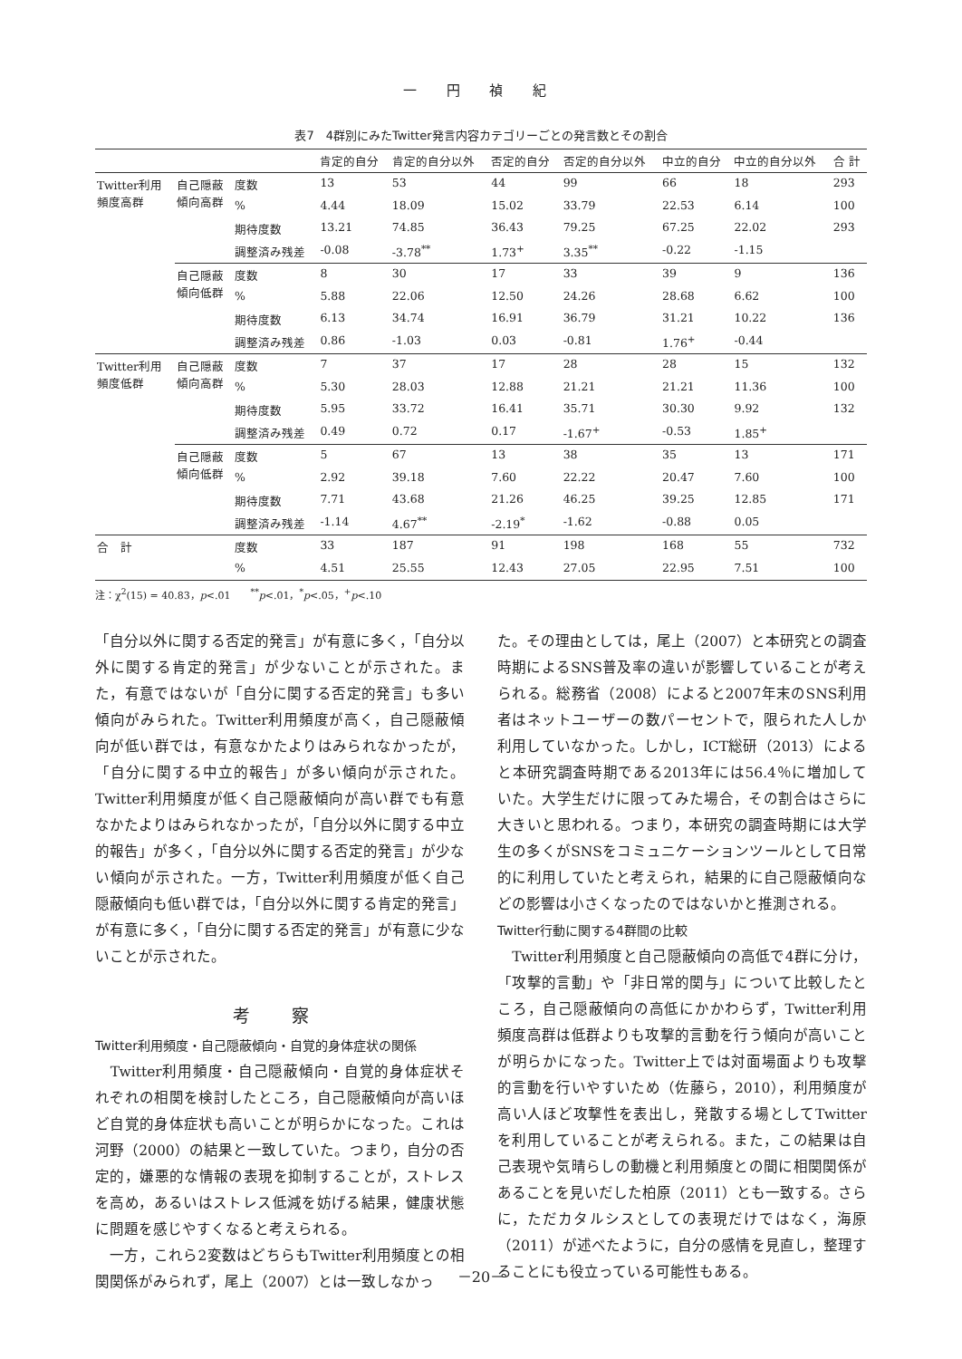一 円 禎 紀
表7　4群別にみたTwitter発言内容カテゴリーごとの発言数とその割合
| | | | 肯定的自分 | 肯定的自分以外 | 否定的自分 | 否定的自分以外 | 中立的自分 | 中立的自分以外 | 合 計 |
| --- | --- | --- | --- | --- | --- | --- | --- | --- | --- |
| Twitter利用 頻度高群 | 自己隠蔽 傾向高群 | 度数 | 13 | 53 | 44 | 99 | 66 | 18 | 293 |
| | | % | 4.44 | 18.09 | 15.02 | 33.79 | 22.53 | 6.14 | 100 |
| | | 期待度数 | 13.21 | 74.85 | 36.43 | 79.25 | 67.25 | 22.02 | 293 |
| | | 調整済み残差 | -0.08 | -3.78<sup>**</sup> | 1.73<sup>+</sup> | 3.35<sup>**</sup> | -0.22 | -1.15 | |
| | 自己隠蔽 傾向低群 | 度数 | 8 | 30 | 17 | 33 | 39 | 9 | 136 |
| | | % | 5.88 | 22.06 | 12.50 | 24.26 | 28.68 | 6.62 | 100 |
| | | 期待度数 | 6.13 | 34.74 | 16.91 | 36.79 | 31.21 | 10.22 | 136 |
| | | 調整済み残差 | 0.86 | -1.03 | 0.03 | -0.81 | 1.76<sup>+</sup> | -0.44 | |
| Twitter利用 頻度低群 | 自己隠蔽 傾向高群 | 度数 | 7 | 37 | 17 | 28 | 28 | 15 | 132 |
| | | % | 5.30 | 28.03 | 12.88 | 21.21 | 21.21 | 11.36 | 100 |
| | | 期待度数 | 5.95 | 33.72 | 16.41 | 35.71 | 30.30 | 9.92 | 132 |
| | | 調整済み残差 | 0.49 | 0.72 | 0.17 | -1.67<sup>+</sup> | -0.53 | 1.85<sup>+</sup> | |
| | 自己隠蔽 傾向低群 | 度数 | 5 | 67 | 13 | 38 | 35 | 13 | 171 |
| | | % | 2.92 | 39.18 | 7.60 | 22.22 | 20.47 | 7.60 | 100 |
| | | 期待度数 | 7.71 | 43.68 | 21.26 | 46.25 | 39.25 | 12.85 | 171 |
| | | 調整済み残差 | -1.14 | 4.67<sup>**</sup> | -2.19<sup>*</sup> | -1.62 | -0.88 | 0.05 | |
| 合 計 | | 度数 | 33 | 187 | 91 | 198 | 168 | 55 | 732 |
| | | % | 4.51 | 25.55 | 12.43 | 27.05 | 22.95 | 7.51 | 100 |
注：χ<sup>2</sup>(15) = 40.83，p<.01　　<sup>**</sup>p<.01，<sup>*</sup>p<.05，<sup>+</sup>p<.10
「自分以外に関する否定的発言」が有意に多く，「自分以外に関する肯定的発言」が少ないことが示された。また，有意ではないが「自分に関する否定的発言」も多い傾向がみられた。Twitter利用頻度が高く，自己隠蔽傾向が低い群では，有意なかたよりはみられなかったが，「自分に関する中立的報告」が多い傾向が示された。Twitter利用頻度が低く自己隠蔽傾向が高い群でも有意なかたよりはみられなかったが，「自分以外に関する中立的報告」が多く，「自分以外に関する否定的発言」が少ない傾向が示された。一方，Twitter利用頻度が低く自己隠蔽傾向も低い群では，「自分以外に関する肯定的発言」が有意に多く，「自分に関する否定的発言」が有意に少ないことが示された。
考 察
Twitter利用頻度・自己隠蔽傾向・自覚的身体症状の関係
　Twitter利用頻度・自己隠蔽傾向・自覚的身体症状それぞれの相関を検討したところ，自己隠蔽傾向が高いほど自覚的身体症状も高いことが明らかになった。これは河野（2000）の結果と一致していた。つまり，自分の否定的，嫌悪的な情報の表現を抑制することが，ストレスを高め，あるいはストレス低減を妨げる結果，健康状態に問題を感じやすくなると考えられる。
　一方，これら2変数はどちらもTwitter利用頻度との相関関係がみられず，尾上（2007）とは一致しなかっ
た。その理由としては，尾上（2007）と本研究との調査時期によるSNS普及率の違いが影響していることが考えられる。総務省（2008）によると2007年末のSNS利用者はネットユーザーの数パーセントで，限られた人しか利用していなかった。しかし，ICT総研（2013）によると本研究調査時期である2013年には56.4％に増加していた。大学生だけに限ってみた場合，その割合はさらに大きいと思われる。つまり，本研究の調査時期には大学生の多くがSNSをコミュニケーションツールとして日常的に利用していたと考えられ，結果的に自己隠蔽傾向などの影響は小さくなったのではないかと推測される。
Twitter行動に関する4群間の比較
　Twitter利用頻度と自己隠蔽傾向の高低で4群に分け，「攻撃的言動」や「非日常的関与」について比較したところ，自己隠蔽傾向の高低にかかわらず，Twitter利用頻度高群は低群よりも攻撃的言動を行う傾向が高いことが明らかになった。Twitter上では対面場面よりも攻撃的言動を行いやすいため（佐藤ら，2010），利用頻度が高い人ほど攻撃性を表出し，発散する場としてTwitterを利用していることが考えられる。また，この結果は自己表現や気晴らしの動機と利用頻度との間に相関関係があることを見いだした柏原（2011）とも一致する。さらに，ただカタルシスとしての表現だけではなく，海原（2011）が述べたように，自分の感情を見直し，整理することにも役立っている可能性もある。
－20－